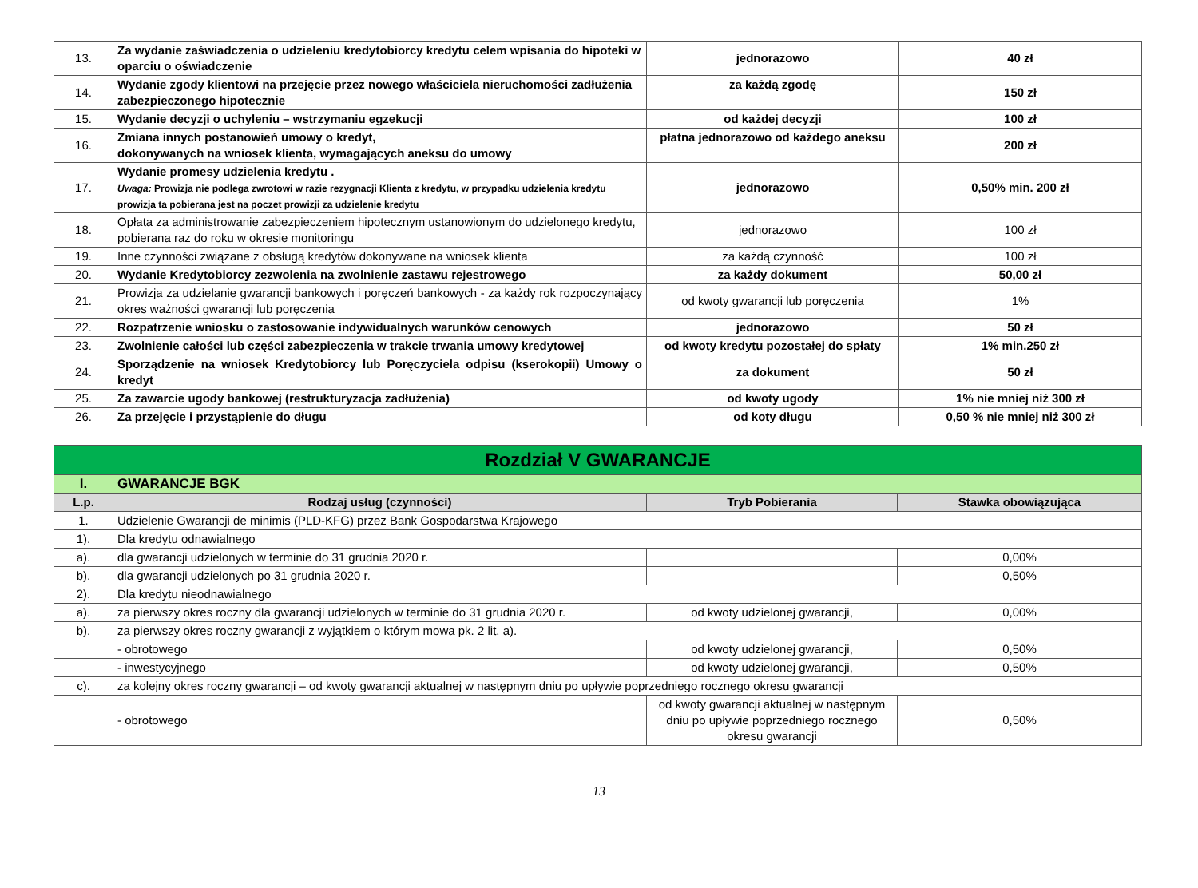| 13. | Za wydanie zaświadczenia o udzieleniu kredytobiorcy kredytu celem wpisania do hipoteki w oparciu o oświadczenie | jednorazowo | 40 zł |
| 14. | Wydanie zgody klientowi na przejęcie przez nowego właściciela nieruchomości zadłużenia zabezpieczonego hipotecznie | za każdą zgodę | 150 zł |
| 15. | Wydanie decyzji o uchyleniu – wstrzymaniu egzekucji | od każdej decyzji | 100 zł |
| 16. | Zmiana innych postanowień umowy o kredyt, dokonywanych na wniosek klienta, wymagających aneksu do umowy | płatna jednorazowo od każdego aneksu | 200 zł |
| 17. | Wydanie promesy udzielenia kredytu . Uwaga: Prowizja nie podlega zwrotowi w razie rezygnacji Klienta z kredytu, w przypadku udzielenia kredytu prowizja ta pobierana jest na poczet prowizji za udzielenie kredytu | jednorazowo | 0,50% min. 200 zł |
| 18. | Opłata za administrowanie zabezpieczeniem hipotecznym ustanowionym do udzielonego kredytu, pobierana raz do roku w okresie monitoringu | jednorazowo | 100 zł |
| 19. | Inne czynności związane z obsługą kredytów dokonywane na wniosek klienta | za każdą czynność | 100 zł |
| 20. | Wydanie Kredytobiorcy zezwolenia na zwolnienie zastawu rejestrowego | za każdy dokument | 50,00 zł |
| 21. | Prowizja za udzielanie gwarancji bankowych i poręczeń bankowych - za każdy rok rozpoczynający okres ważności gwarancji lub poręczenia | od kwoty gwarancji lub poręczenia | 1% |
| 22. | Rozpatrzenie wniosku o zastosowanie indywidualnych warunków cenowych | jednorazowo | 50 zł |
| 23. | Zwolnienie całości lub części zabezpieczenia w trakcie trwania umowy kredytowej | od kwoty kredytu pozostałej do spłaty | 1% min.250 zł |
| 24. | Sporządzenie na wniosek Kredytobiorcy lub Poręczyciela odpisu (kserokopii) Umowy o kredyt | za dokument | 50 zł |
| 25. | Za zawarcie ugody bankowej (restrukturyzacja zadłużenia) | od kwoty ugody | 1% nie mniej niż 300 zł |
| 26. | Za przejęcie i przystąpienie do długu | od koty długu | 0,50 % nie mniej niż 300 zł |
| Rozdział V GWARANCJE | | | |
| I. | GWARANCJE BGK | | |
| L.p. | Rodzaj usług (czynności) | Tryb Pobierania | Stawka obowiązująca |
| 1. | Udzielenie Gwarancji de minimis (PLD-KFG) przez Bank Gospodarstwa Krajowego | | |
| 1). | Dla kredytu odnawialnego | | |
| a). | dla gwarancji udzielonych w terminie do 31 grudnia 2020 r. | | 0,00% |
| b). | dla gwarancji udzielonych po 31 grudnia 2020 r. | | 0,50% |
| 2). | Dla kredytu nieodnawialnego | | |
| a). | za pierwszy okres roczny dla gwarancji udzielonych w terminie do 31 grudnia 2020 r. | od kwoty udzielonej gwarancji, | 0,00% |
| b). | za pierwszy okres roczny gwarancji z wyjątkiem o którym mowa pk. 2 lit. a). | | |
| | - obrotowego | od kwoty udzielonej gwarancji, | 0,50% |
| | - inwestycyjnego | od kwoty udzielonej gwarancji, | 0,50% |
| c). | za kolejny okres roczny gwarancji – od kwoty gwarancji aktualnej w następnym dniu po upływie poprzedniego rocznego okresu gwarancji | | |
| | - obrotowego | od kwoty gwarancji aktualnej w następnym dniu po upływie poprzedniego rocznego okresu gwarancji | 0,50% |
13